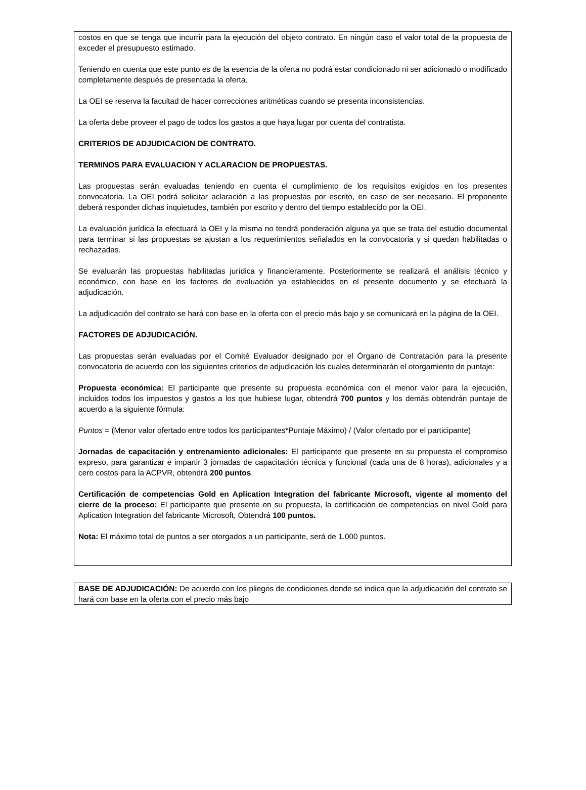costos en que se tenga que incurrir para la ejecución del objeto contrato. En ningún caso el valor total de la propuesta de exceder el presupuesto estimado.
Teniendo en cuenta que este punto es de la esencia de la oferta no podrá estar condicionado ni ser adicionado o modificado completamente después de presentada la oferta.
La OEI se reserva la facultad de hacer correcciones aritméticas cuando se presenta inconsistencias.
La oferta debe proveer el pago de todos los gastos a que haya lugar por cuenta del contratista.
CRITERIOS DE ADJUDICACION DE CONTRATO.
TERMINOS PARA EVALUACION Y ACLARACION DE PROPUESTAS.
Las propuestas serán evaluadas teniendo en cuenta el cumplimiento de los requisitos exigidos en los presentes convocatoria. La OEI podrá solicitar aclaración a las propuestas por escrito, en caso de ser necesario. El proponente deberá responder dichas inquietudes, también por escrito y dentro del tiempo establecido por la OEI.
La evaluación jurídica la efectuará la OEI y la misma no tendrá ponderación alguna ya que se trata del estudio documental para terminar si las propuestas se ajustan a los requerimientos señalados en la convocatoria y si quedan habilitadas o rechazadas.
Se evaluarán las propuestas habilitadas jurídica y financieramente. Posteriormente se realizará el análisis técnico y económico, con base en los factores de evaluación ya establecidos en el presente documento y se efectuará la adjudicación.
La adjudicación del contrato se hará con base en la oferta con el precio más bajo y se comunicará en la página de la OEI.
FACTORES DE ADJUDICACIÓN.
Las propuestas serán evaluadas por el Comité Evaluador designado por el Órgano de Contratación para la presente convocatoria de acuerdo con los siguientes criterios de adjudicación los cuales determinarán el otorgamiento de puntaje:
Propuesta económica: El participante que presente su propuesta económica con el menor valor para la ejecución, incluidos todos los impuestos y gastos a los que hubiese lugar, obtendrá 700 puntos y los demás obtendrán puntaje de acuerdo a la siguiente fórmula:
Puntos = (Menor valor ofertado entre todos los participantes*Puntaje Máximo) / (Valor ofertado por el participante)
Jornadas de capacitación y entrenamiento adicionales: El participante que presente en su propuesta el compromiso expreso, para garantizar e impartir 3 jornadas de capacitación técnica y funcional (cada una de 8 horas), adicionales y a cero costos para la ACPVR, obtendrá 200 puntos.
Certificación de competencias Gold en Aplication Integration del fabricante Microsoft, vigente al momento del cierre de la proceso: El participante que presente en su propuesta, la certificación de competencias en nivel Gold para Aplication Integration del fabricante Microsoft, Obtendrá 100 puntos.
Nota: El máximo total de puntos a ser otorgados a un participante, será de 1.000 puntos.
BASE DE ADJUDICACIÓN: De acuerdo con los pliegos de condiciones donde se indica que la adjudicación del contrato se hará con base en la oferta con el precio más bajo